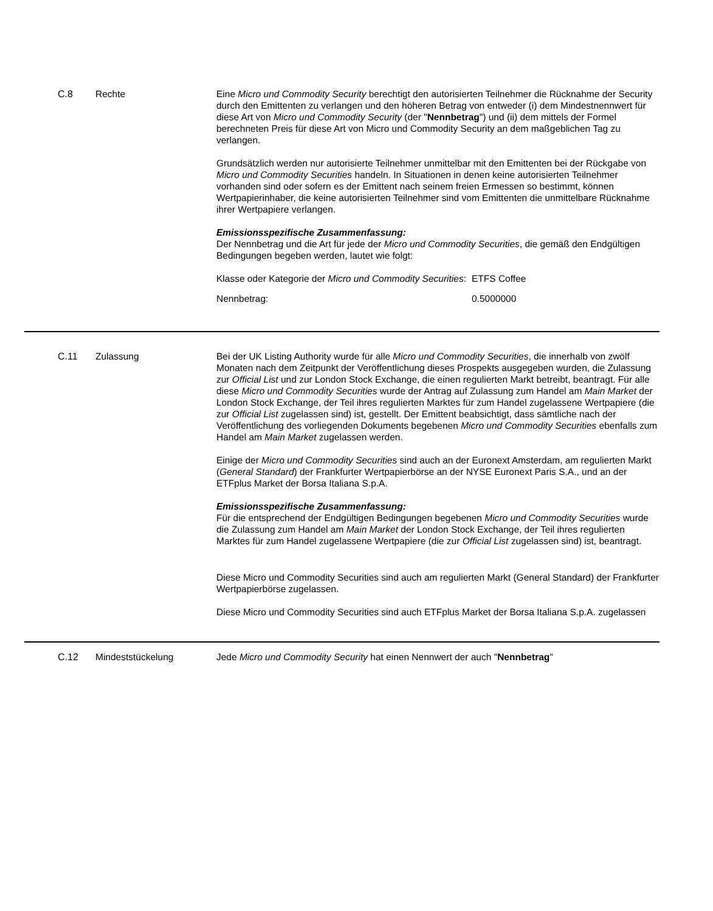C.8 Rechte Eine Micro und Commodity Security berechtigt den autorisierten Teilnehmer die Rücknahme der Security durch den Emittenten zu verlangen und den höheren Betrag von entweder (i) dem Mindestnennwert für diese Art von Micro und Commodity Security (der "Nennbetrag") und (ii) dem mittels der Formel berechneten Preis für diese Art von Micro und Commodity Security an dem maßgeblichen Tag zu verlangen.
Grundsätzlich werden nur autorisierte Teilnehmer unmittelbar mit den Emittenten bei der Rückgabe von Micro und Commodity Securities handeln. In Situationen in denen keine autorisierten Teilnehmer vorhanden sind oder sofern es der Emittent nach seinem freien Ermessen so bestimmt, können Wertpapierinhaber, die keine autorisierten Teilnehmer sind vom Emittenten die unmittelbare Rücknahme ihrer Wertpapiere verlangen.
Emissionsspezifische Zusammenfassung:
Der Nennbetrag und die Art für jede der Micro und Commodity Securities, die gemäß den Endgültigen Bedingungen begeben werden, lautet wie folgt:
| Klasse oder Kategorie der Micro und Commodity Securities : | ETFS Coffee |
| Nennbetrag: | 0.5000000 |
C.11 Zulassung Bei der UK Listing Authority wurde für alle Micro und Commodity Securities, die innerhalb von zwölf Monaten nach dem Zeitpunkt der Veröffentlichung dieses Prospekts ausgegeben wurden, die Zulassung zur Official List und zur London Stock Exchange, die einen regulierten Markt betreibt, beantragt. Für alle diese Micro und Commodity Securities wurde der Antrag auf Zulassung zum Handel am Main Market der London Stock Exchange, der Teil ihres regulierten Marktes für zum Handel zugelassene Wertpapiere (die zur Official List zugelassen sind) ist, gestellt. Der Emittent beabsichtigt, dass sämtliche nach der Veröffentlichung des vorliegenden Dokuments begebenen Micro und Commodity Securities ebenfalls zum Handel am Main Market zugelassen werden.
Einige der Micro und Commodity Securities sind auch an der Euronext Amsterdam, am regulierten Markt (General Standard) der Frankfurter Wertpapierbörse an der NYSE Euronext Paris S.A., und an der ETFplus Market der Borsa Italiana S.p.A.
Emissionsspezifische Zusammenfassung:
Für die entsprechend der Endgültigen Bedingungen begebenen Micro und Commodity Securities wurde die Zulassung zum Handel am Main Market der London Stock Exchange, der Teil ihres regulierten Marktes für zum Handel zugelassene Wertpapiere (die zur Official List zugelassen sind) ist, beantragt.
Diese Micro und Commodity Securities sind auch am regulierten Markt (General Standard) der Frankfurter Wertpapierbörse zugelassen.
Diese Micro und Commodity Securities sind auch ETFplus Market der Borsa Italiana S.p.A. zugelassen
C.12 Mindeststückelung Jede Micro und Commodity Security hat einen Nennwert der auch "Nennbetrag"